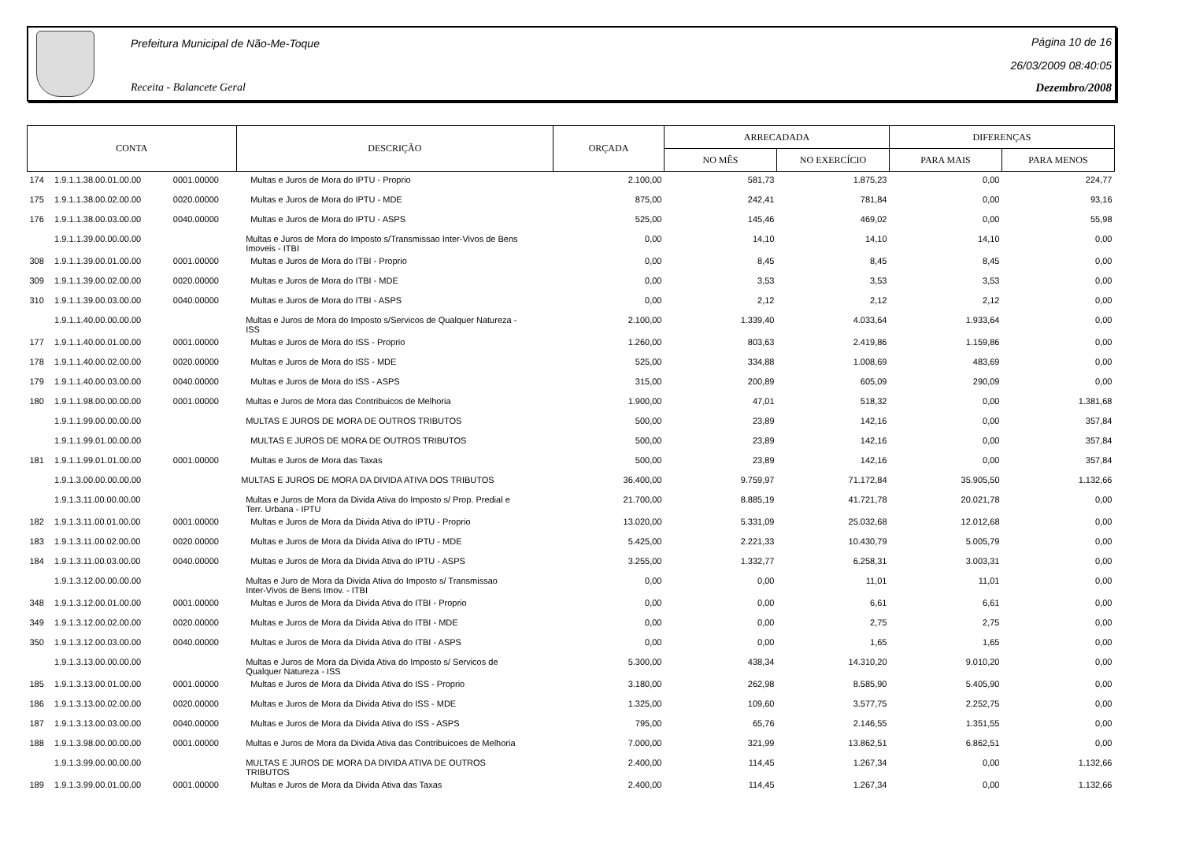Prefeitura Municipal de Não-Me-Toque
Receita - Balancete Geral
Página 10 de 16
26/03/2009 08:40:05
Dezembro/2008
| CONTA | | | DESCRIÇÃO | ORÇADA | ARRECADADA | | DIFERENÇAS | |
| --- | --- | --- | --- | --- | --- | --- | --- | --- |
| | | | | | NO MÊS | NO EXERCÍCIO | PARA MAIS | PARA MENOS |
| 174 | 1.9.1.1.38.00.01.00.00 | 0001.00000 | Multas e Juros de Mora do IPTU - Proprio | 2.100,00 | 581,73 | 1.875,23 | 0,00 | 224,77 |
| 175 | 1.9.1.1.38.00.02.00.00 | 0020.00000 | Multas e Juros de Mora do IPTU - MDE | 875,00 | 242,41 | 781,84 | 0,00 | 93,16 |
| 176 | 1.9.1.1.38.00.03.00.00 | 0040.00000 | Multas e Juros de Mora do IPTU - ASPS | 525,00 | 145,46 | 469,02 | 0,00 | 55,98 |
| | 1.9.1.1.39.00.00.00.00 | | Multas e Juros de Mora do Imposto s/Transmissao Inter-Vivos de Bens Imoveis - ITBI | 0,00 | 14,10 | 14,10 | 14,10 | 0,00 |
| 308 | 1.9.1.1.39.00.01.00.00 | 0001.00000 | Multas e Juros de Mora do ITBI - Proprio | 0,00 | 8,45 | 8,45 | 8,45 | 0,00 |
| 309 | 1.9.1.1.39.00.02.00.00 | 0020.00000 | Multas e Juros de Mora do ITBI - MDE | 0,00 | 3,53 | 3,53 | 3,53 | 0,00 |
| 310 | 1.9.1.1.39.00.03.00.00 | 0040.00000 | Multas e Juros de Mora do ITBI - ASPS | 0,00 | 2,12 | 2,12 | 2,12 | 0,00 |
| | 1.9.1.1.40.00.00.00.00 | | Multas e Juros de Mora do Imposto s/Servicos de Qualquer Natureza - ISS | 2.100,00 | 1.339,40 | 4.033,64 | 1.933,64 | 0,00 |
| 177 | 1.9.1.1.40.00.01.00.00 | 0001.00000 | Multas e Juros de Mora do ISS - Proprio | 1.260,00 | 803,63 | 2.419,86 | 1.159,86 | 0,00 |
| 178 | 1.9.1.1.40.00.02.00.00 | 0020.00000 | Multas e Juros de Mora do ISS - MDE | 525,00 | 334,88 | 1.008,69 | 483,69 | 0,00 |
| 179 | 1.9.1.1.40.00.03.00.00 | 0040.00000 | Multas e Juros de Mora do ISS - ASPS | 315,00 | 200,89 | 605,09 | 290,09 | 0,00 |
| 180 | 1.9.1.1.98.00.00.00.00 | 0001.00000 | Multas e Juros de Mora das Contribuicos de Melhoria | 1.900,00 | 47,01 | 518,32 | 0,00 | 1.381,68 |
| | 1.9.1.1.99.00.00.00.00 | | MULTAS E JUROS DE MORA DE OUTROS TRIBUTOS | 500,00 | 23,89 | 142,16 | 0,00 | 357,84 |
| | 1.9.1.1.99.01.00.00.00 | | MULTAS E JUROS DE MORA DE OUTROS TRIBUTOS | 500,00 | 23,89 | 142,16 | 0,00 | 357,84 |
| 181 | 1.9.1.1.99.01.01.00.00 | 0001.00000 | Multas e Juros de Mora das Taxas | 500,00 | 23,89 | 142,16 | 0,00 | 357,84 |
| | 1.9.1.3.00.00.00.00.00 | | MULTAS E JUROS DE MORA DA DIVIDA ATIVA DOS TRIBUTOS | 36.400,00 | 9.759,97 | 71.172,84 | 35.905,50 | 1.132,66 |
| | 1.9.1.3.11.00.00.00.00 | | Multas e Juros de Mora da Divida Ativa do Imposto s/ Prop. Predial e Terr. Urbana - IPTU | 21.700,00 | 8.885,19 | 41.721,78 | 20.021,78 | 0,00 |
| 182 | 1.9.1.3.11.00.01.00.00 | 0001.00000 | Multas e Juros de Mora da Divida Ativa do IPTU - Proprio | 13.020,00 | 5.331,09 | 25.032,68 | 12.012,68 | 0,00 |
| 183 | 1.9.1.3.11.00.02.00.00 | 0020.00000 | Multas e Juros de Mora da Divida Ativa do IPTU - MDE | 5.425,00 | 2.221,33 | 10.430,79 | 5.005,79 | 0,00 |
| 184 | 1.9.1.3.11.00.03.00.00 | 0040.00000 | Multas e Juros de Mora da Divida Ativa do IPTU - ASPS | 3.255,00 | 1.332,77 | 6.258,31 | 3.003,31 | 0,00 |
| | 1.9.1.3.12.00.00.00.00 | | Multas e Juro de Mora da Divida Ativa do Imposto s/ Transmissao Inter-Vivos de Bens Imov. - ITBI | 0,00 | 0,00 | 11,01 | 11,01 | 0,00 |
| 348 | 1.9.1.3.12.00.01.00.00 | 0001.00000 | Multas e Juros de Mora da Divida Ativa do ITBI - Proprio | 0,00 | 0,00 | 6,61 | 6,61 | 0,00 |
| 349 | 1.9.1.3.12.00.02.00.00 | 0020.00000 | Multas e Juros de Mora da Divida Ativa do ITBI - MDE | 0,00 | 0,00 | 2,75 | 2,75 | 0,00 |
| 350 | 1.9.1.3.12.00.03.00.00 | 0040.00000 | Multas e Juros de Mora da Divida Ativa do ITBI - ASPS | 0,00 | 0,00 | 1,65 | 1,65 | 0,00 |
| | 1.9.1.3.13.00.00.00.00 | | Multas e Juros de Mora da Divida Ativa do Imposto s/ Servicos de Qualquer Natureza - ISS | 5.300,00 | 438,34 | 14.310,20 | 9.010,20 | 0,00 |
| 185 | 1.9.1.3.13.00.01.00.00 | 0001.00000 | Multas e Juros de Mora da Divida Ativa do ISS - Proprio | 3.180,00 | 262,98 | 8.585,90 | 5.405,90 | 0,00 |
| 186 | 1.9.1.3.13.00.02.00.00 | 0020.00000 | Multas e Juros de Mora da Divida Ativa do ISS - MDE | 1.325,00 | 109,60 | 3.577,75 | 2.252,75 | 0,00 |
| 187 | 1.9.1.3.13.00.03.00.00 | 0040.00000 | Multas e Juros de Mora da Divida Ativa do ISS - ASPS | 795,00 | 65,76 | 2.146,55 | 1.351,55 | 0,00 |
| 188 | 1.9.1.3.98.00.00.00.00 | 0001.00000 | Multas e Juros de Mora da Divida Ativa das Contribuicoes de Melhoria | 7.000,00 | 321,99 | 13.862,51 | 6.862,51 | 0,00 |
| | 1.9.1.3.99.00.00.00.00 | | MULTAS E JUROS DE MORA DA DIVIDA ATIVA DE OUTROS TRIBUTOS | 2.400,00 | 114,45 | 1.267,34 | 0,00 | 1.132,66 |
| 189 | 1.9.1.3.99.00.01.00.00 | 0001.00000 | Multas e Juros de Mora da Divida Ativa das Taxas | 2.400,00 | 114,45 | 1.267,34 | 0,00 | 1.132,66 |